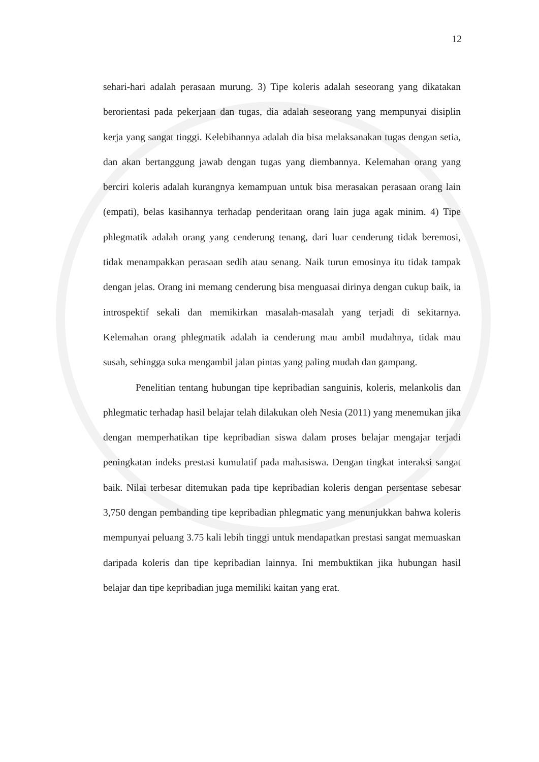12
sehari-hari adalah perasaan murung. 3) Tipe koleris adalah seseorang yang dikatakan berorientasi pada pekerjaan dan tugas, dia adalah seseorang yang mempunyai disiplin kerja yang sangat tinggi. Kelebihannya adalah dia bisa melaksanakan tugas dengan setia, dan akan bertanggung jawab dengan tugas yang diembannya. Kelemahan orang yang berciri koleris adalah kurangnya kemampuan untuk bisa merasakan perasaan orang lain (empati), belas kasihannya terhadap penderitaan orang lain juga agak minim. 4) Tipe phlegmatik adalah orang yang cenderung tenang, dari luar cenderung tidak beremosi, tidak menampakkan perasaan sedih atau senang. Naik turun emosinya itu tidak tampak dengan jelas. Orang ini memang cenderung bisa menguasai dirinya dengan cukup baik, ia introspektif sekali dan memikirkan masalah-masalah yang terjadi di sekitarnya. Kelemahan orang phlegmatik adalah ia cenderung mau ambil mudahnya, tidak mau susah, sehingga suka mengambil jalan pintas yang paling mudah dan gampang.
Penelitian tentang hubungan tipe kepribadian sanguinis, koleris, melankolis dan phlegmatic terhadap hasil belajar telah dilakukan oleh Nesia (2011) yang menemukan jika dengan memperhatikan tipe kepribadian siswa dalam proses belajar mengajar terjadi peningkatan indeks prestasi kumulatif pada mahasiswa. Dengan tingkat interaksi sangat baik. Nilai terbesar ditemukan pada tipe kepribadian koleris dengan persentase sebesar 3,750 dengan pembanding tipe kepribadian phlegmatic yang menunjukkan bahwa koleris mempunyai peluang 3.75 kali lebih tinggi untuk mendapatkan prestasi sangat memuaskan daripada koleris dan tipe kepribadian lainnya. Ini membuktikan jika hubungan hasil belajar dan tipe kepribadian juga memiliki kaitan yang erat.